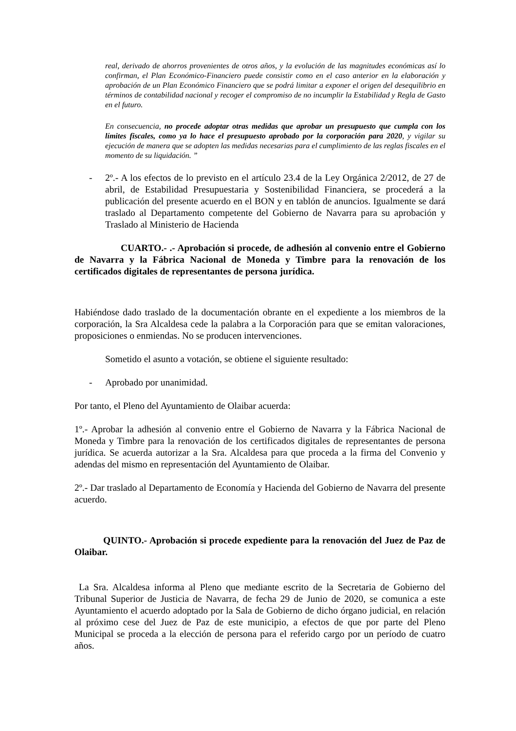real, derivado de ahorros provenientes de otros años, y la evolución de las magnitudes económicas así lo confirman, el Plan Económico-Financiero puede consistir como en el caso anterior en la elaboración y aprobación de un Plan Económico Financiero que se podrá limitar a exponer el origen del desequilibrio en términos de contabilidad nacional y recoger el compromiso de no incumplir la Estabilidad y Regla de Gasto en el futuro.
En consecuencia, no procede adoptar otras medidas que aprobar un presupuesto que cumpla con los límites fiscales, como ya lo hace el presupuesto aprobado por la corporación para 2020, y vigilar su ejecución de manera que se adopten las medidas necesarias para el cumplimiento de las reglas fiscales en el momento de su liquidación. ”
- 2º.- A los efectos de lo previsto en el artículo 23.4 de la Ley Orgánica 2/2012, de 27 de abril, de Estabilidad Presupuestaria y Sostenibilidad Financiera, se procederá a la publicación del presente acuerdo en el BON y en tablón de anuncios. Igualmente se dará traslado al Departamento competente del Gobierno de Navarra para su aprobación y Traslado al Ministerio de Hacienda
CUARTO.- .- Aprobación si procede, de adhesión al convenio entre el Gobierno de Navarra y la Fábrica Nacional de Moneda y Timbre para la renovación de los certificados digitales de representantes de persona jurídica.
Habiéndose dado traslado de la documentación obrante en el expediente a los miembros de la corporación, la Sra Alcaldesa cede la palabra a la Corporación para que se emitan valoraciones, proposiciones o enmiendas. No se producen intervenciones.
Sometido el asunto a votación, se obtiene el siguiente resultado:
- Aprobado por unanimidad.
Por tanto, el Pleno del Ayuntamiento de Olaibar acuerda:
1º.- Aprobar la adhesión al convenio entre el Gobierno de Navarra y la Fábrica Nacional de Moneda y Timbre para la renovación de los certificados digitales de representantes de persona jurídica. Se acuerda autorizar a la Sra. Alcaldesa para que proceda a la firma del Convenio y adendas del mismo en representación del Ayuntamiento de Olaibar.
2º.- Dar traslado al Departamento de Economía y Hacienda del Gobierno de Navarra del presente acuerdo.
QUINTO.- Aprobación si procede expediente para la renovación del Juez de Paz de Olaibar.
La Sra. Alcaldesa informa al Pleno que mediante escrito de la Secretaria de Gobierno del Tribunal Superior de Justicia de Navarra, de fecha 29 de Junio de 2020, se comunica a este Ayuntamiento el acuerdo adoptado por la Sala de Gobierno de dicho órgano judicial, en relación al próximo cese del Juez de Paz de este municipio, a efectos de que por parte del Pleno Municipal se proceda a la elección de persona para el referido cargo por un período de cuatro años.